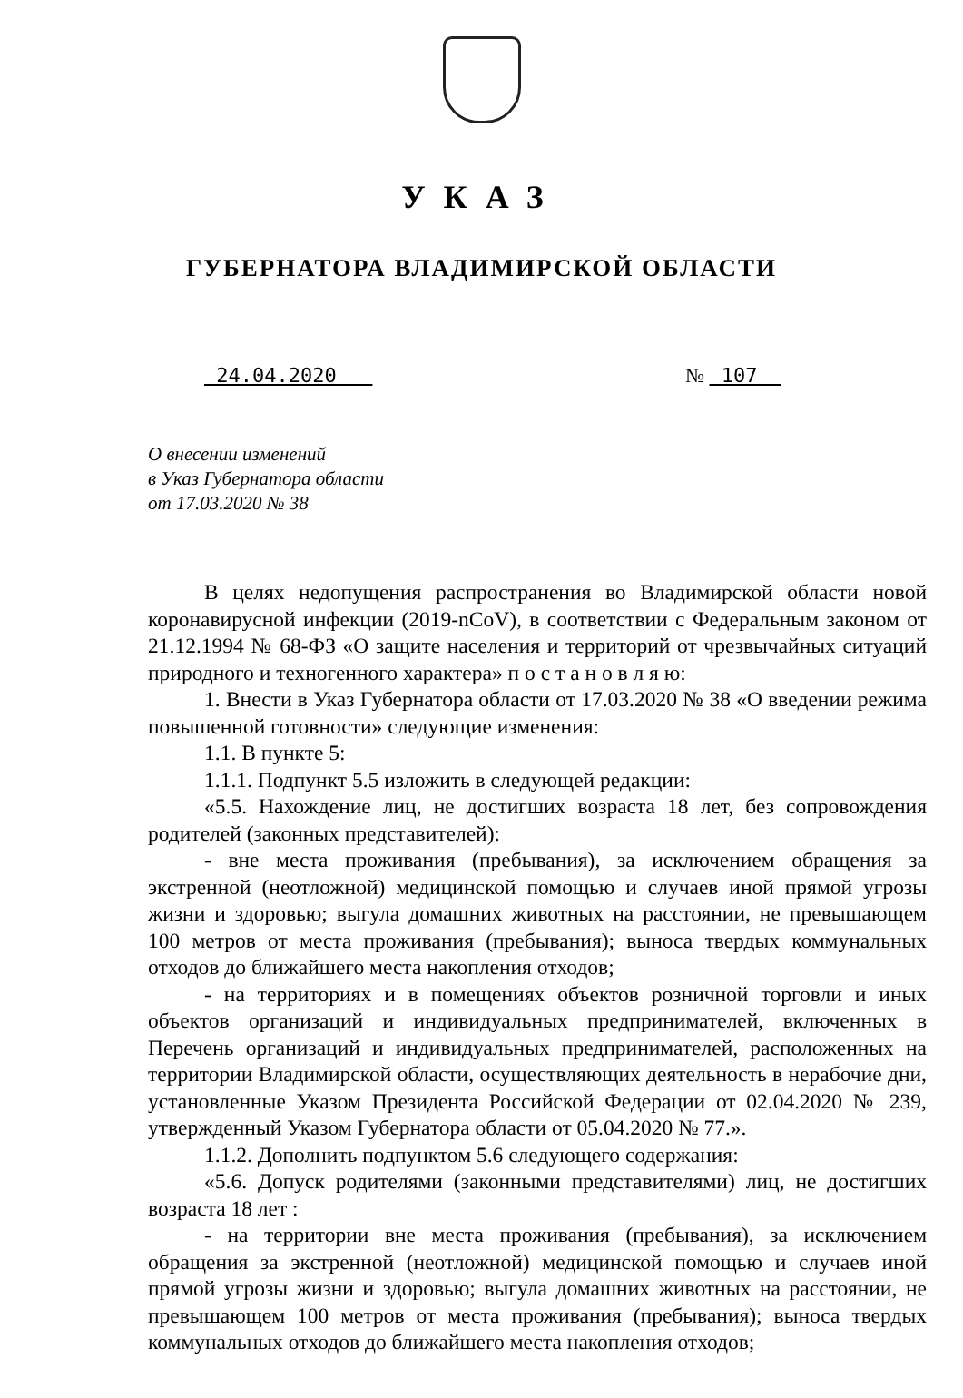УКАЗ
ГУБЕРНАТОРА ВЛАДИМИРСКОЙ ОБЛАСТИ
24.04.2020 № 107
О внесении изменений
в Указ Губернатора области
от 17.03.2020 № 38
В целях недопущения распространения во Владимирской области новой коронавирусной инфекции (2019-nCoV), в соответствии с Федеральным законом от 21.12.1994 № 68-ФЗ «О защите населения и территорий от чрезвычайных ситуаций природного и техногенного характера» п о с т а н о в л я ю:
1. Внести в Указ Губернатора области от 17.03.2020 № 38 «О введении режима повышенной готовности» следующие изменения:
1.1. В пункте 5:
1.1.1. Подпункт 5.5 изложить в следующей редакции:
«5.5. Нахождение лиц, не достигших возраста 18 лет, без сопровождения родителей (законных представителей):
- вне места проживания (пребывания), за исключением обращения за экстренной (неотложной) медицинской помощью и случаев иной прямой угрозы жизни и здоровью; выгула домашних животных на расстоянии, не превышающем 100 метров от места проживания (пребывания); выноса твердых коммунальных отходов до ближайшего места накопления отходов;
- на территориях и в помещениях объектов розничной торговли и иных объектов организаций и индивидуальных предпринимателей, включенных в Перечень организаций и индивидуальных предпринимателей, расположенных на территории Владимирской области, осуществляющих деятельность в нерабочие дни, установленные Указом Президента Российской Федерации от 02.04.2020 № 239, утвержденный Указом Губернатора области от 05.04.2020 № 77.».
1.1.2. Дополнить подпунктом 5.6 следующего содержания:
«5.6. Допуск родителями (законными представителями) лиц, не достигших возраста 18 лет :
- на территории вне места проживания (пребывания), за исключением обращения за экстренной (неотложной) медицинской помощью и случаев иной прямой угрозы жизни и здоровью; выгула домашних животных на расстоянии, не превышающем 100 метров от места проживания (пребывания); выноса твердых коммунальных отходов до ближайшего места накопления отходов;